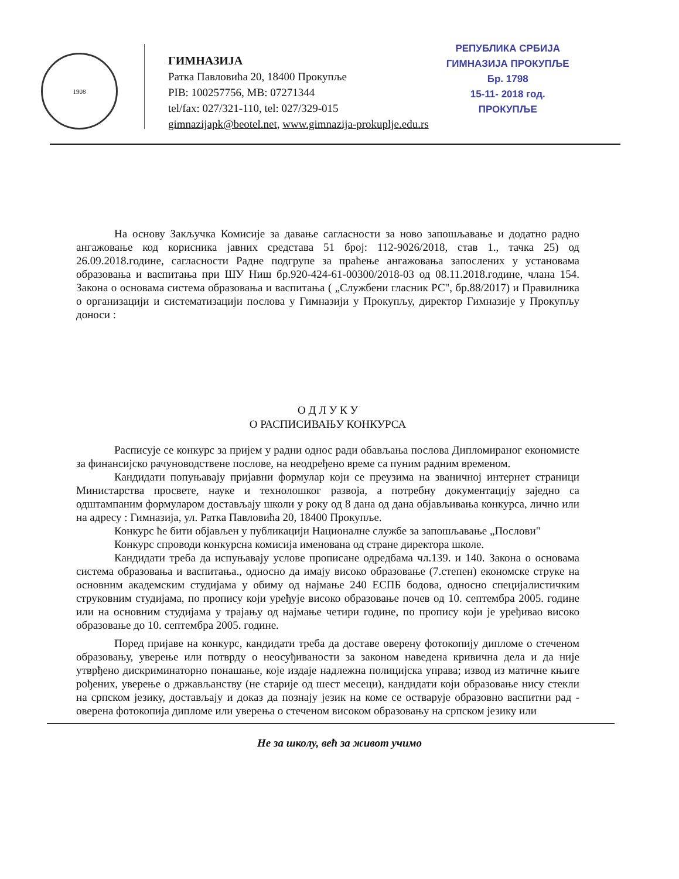1908
ГИМНАЗИЈА
Ратка Павловића 20, 18400 Прокупље
PIB: 100257756, MB: 07271344
tel/fax: 027/321-110, tel: 027/329-015
gimnazijapk@beotel.net, www.gimnazija-prokuplje.edu.rs
РЕПУБЛИКА СРБИЈА
ГИМНАЗИЈА ПРОКУПЉЕ
Бр. 1798
15-11- 2018 год.
ПРОКУПЉЕ
На основу Закључка Комисије за давање сагласности за ново запошљавање и додатно радно ангажовање код корисника јавних средстава 51 број: 112-9026/2018, став 1., тачка 25) од 26.09.2018.године, сагласности Радне подгрупе за праћење ангажовања запослених у установама образовања и васпитања при ШУ Ниш бр.920-424-61-00300/2018-03 од 08.11.2018.године, члана 154. Закона о основама система образовања и васпитања ( „Службени гласник РС", бр.88/2017) и Правилника о организацији и систематизацији послова у Гимназији у Прокупљу, директор Гимназије у Прокупљу доноси :
О Д Л У К У
О РАСПИСИВАЊУ КОНКУРСА
Расписује се конкурс за пријем у радни однос ради обављања послова Дипломираног економисте за финансијско рачуноводствене послове, на неодређено време са пуним радним временом.
Кандидати попуњавају пријавни формулар који се преузима на званичној интернет страници Министарства просвете, науке и технолошког развоја, а потребну документацију заједно са одштампаним формуларом достављају школи у року од 8 дана од дана објављивања конкурса, лично или на адресу : Гимназија, ул. Ратка Павловића 20, 18400 Прокупље.
Конкурс ће бити објављен у публикацији Националне службе за запошљавање „Послови"
Конкурс спроводи конкурсна комисија именована од стране директора школе.
Кандидати треба да испуњавају услове прописане одредбама чл.139. и 140. Закона о основама система образовања и васпитања., односно да имају високо образовање (7.степен) економске струке на основним академским студијама у обиму од најмање 240 ЕСПБ бодова, односно специјалистичким струковним студијама, по пропису који уређује високо образовање почев од 10. септембра 2005. године или на основним студијама у трајању од најмање четири године, по пропису који је уређивао високо образовање до 10. септембра 2005. године.
Поред пријаве на конкурс, кандидати треба да доставе оверену фотокопију дипломе о стеченом образовању, уверење или потврду о неосуђиваности за законом наведена кривична дела и да није утврђено дискриминаторно понашање, које издаје надлежна полицијска управа; извод из матичне књиге рођених, уверење о држављанству (не старије од шест месеци), кандидати који образовање нису стекли на српском језику, достављају и доказ да познају језик на коме се остварује образовно васпитни рад - оверена фотокопија дипломе или уверења о стеченом високом образовању на српском језику или
Не за школу, већ за живот учимо